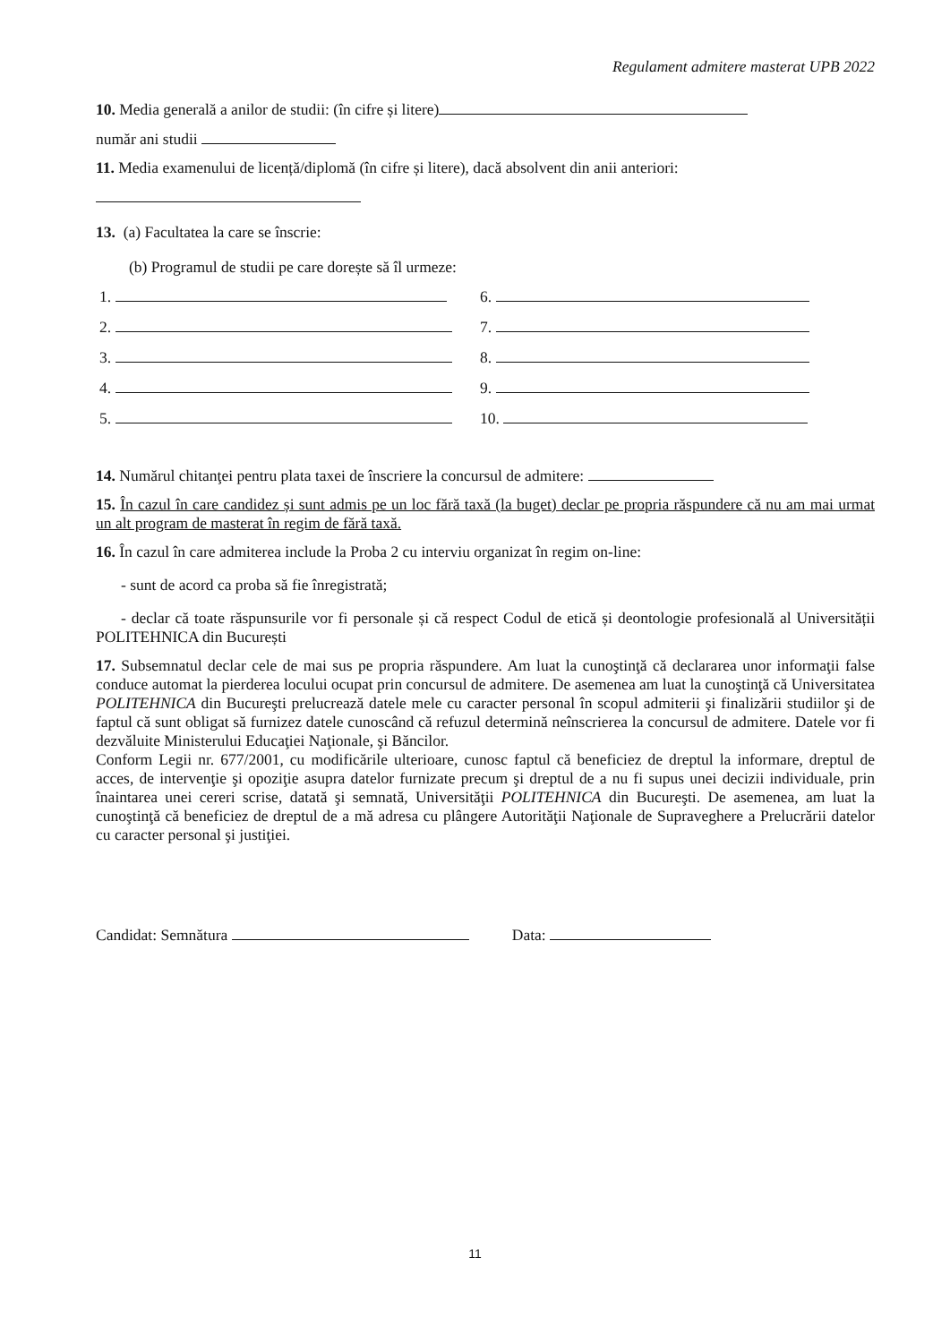Regulament admitere masterat UPB 2022
10. Media generală a anilor de studii: (în cifre și litere)
număr ani studii
11. Media examenului de licență/diplomă (în cifre și litere), dacă absolvent din anii anteriori:
13. (a) Facultatea la care se înscrie:
(b) Programul de studii pe care dorește să îl urmeze:
| 1. | 6. |
| 2. | 7. |
| 3. | 8. |
| 4. | 9. |
| 5. | 10. |
14. Numărul chitanţei pentru plata taxei de înscriere la concursul de admitere:
15. În cazul în care candidez și sunt admis pe un loc fără taxă (la buget) declar pe propria răspundere că nu am mai urmat un alt program de masterat în regim de fără taxă.
16. În cazul în care admiterea include la Proba 2 cu interviu organizat în regim on-line:
- sunt de acord ca proba să fie înregistrată;
- declar că toate răspunsurile vor fi personale și că respect Codul de etică și deontologie profesională al Universității POLITEHNICA din București
17. Subsemnatul declar cele de mai sus pe propria răspundere. Am luat la cunoştinţă că declararea unor informaţii false conduce automat la pierderea locului ocupat prin concursul de admitere. De asemenea am luat la cunoştinţă că Universitatea POLITEHNICA din Bucureşti prelucrează datele mele cu caracter personal în scopul admiterii şi finalizării studiilor şi de faptul că sunt obligat să furnizez datele cunoscând că refuzul determină neînscrierea la concursul de admitere. Datele vor fi dezvăluite Ministerului Educaţiei Naţionale, şi Băncilor.
Conform Legii nr. 677/2001, cu modificările ulterioare, cunosc faptul că beneficiez de dreptul la informare, dreptul de acces, de intervenţie şi opoziţie asupra datelor furnizate precum şi dreptul de a nu fi supus unei decizii individuale, prin înaintarea unei cereri scrise, datată şi semnată, Universităţii POLITEHNICA din Bucureşti. De asemenea, am luat la cunoştinţă că beneficiez de dreptul de a mă adresa cu plângere Autorităţii Naţionale de Supraveghere a Prelucrării datelor cu caracter personal şi justiţiei.
Candidat: Semnătura Data:
11